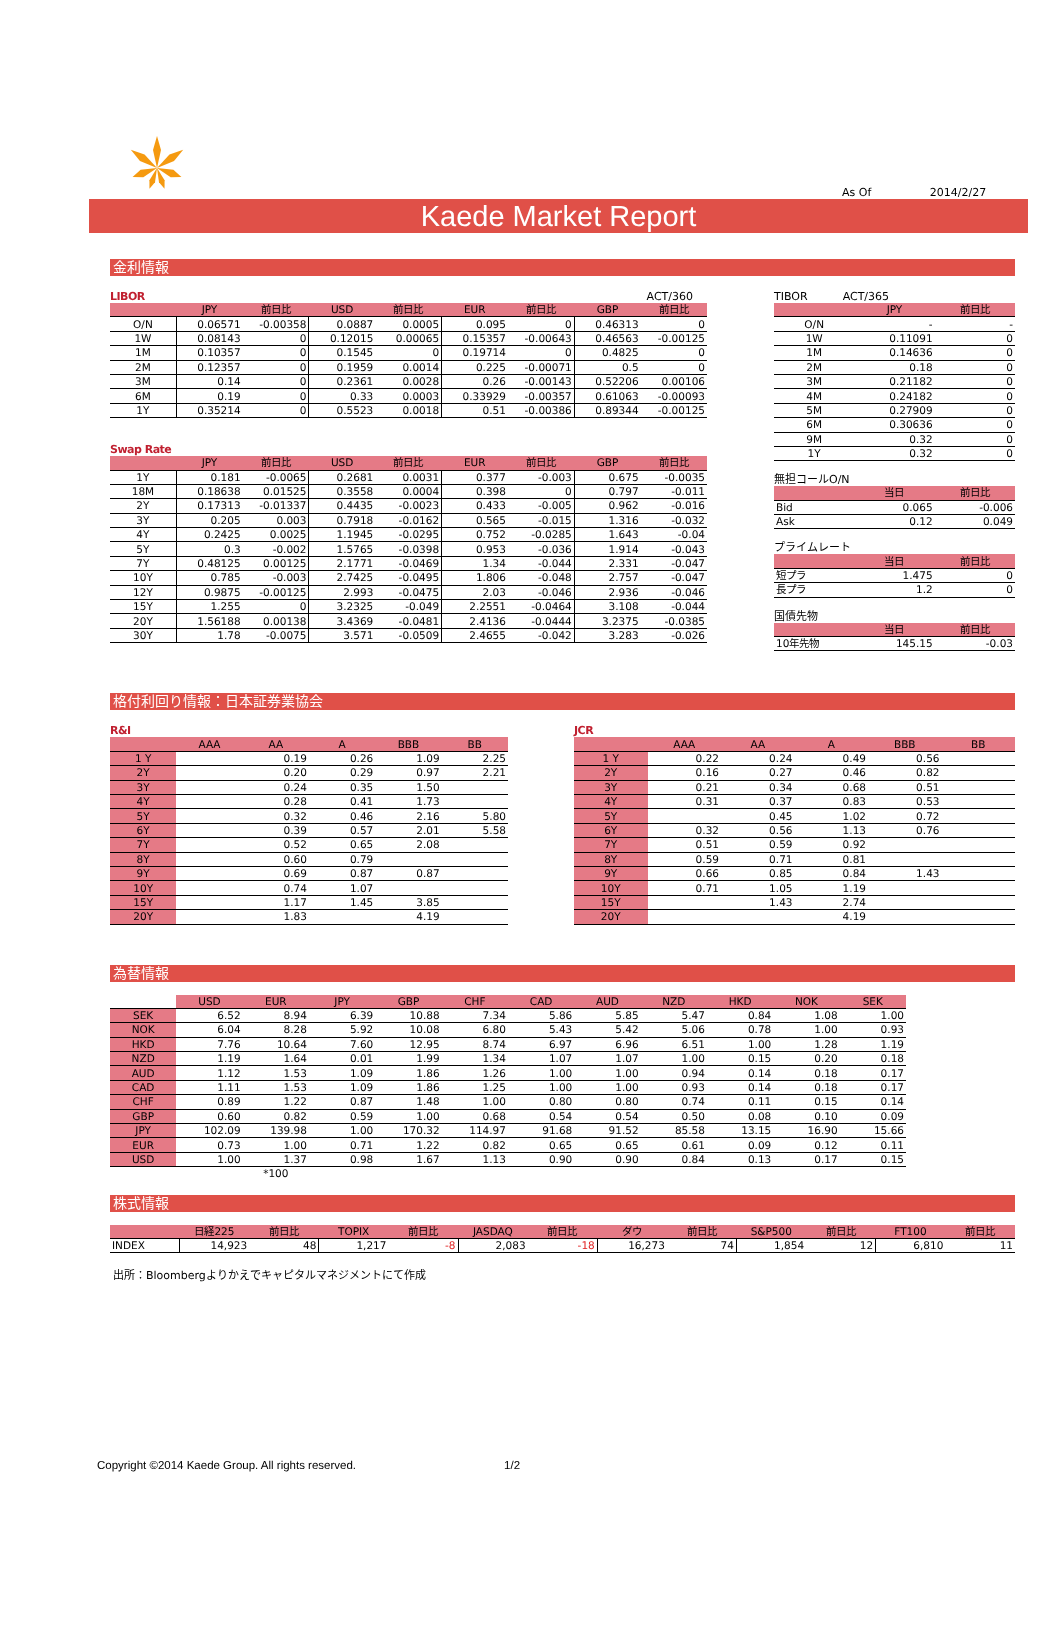As Of 2014/2/27
Kaede Market Report
金利情報
LIBOR ACT/360
| | JPY | 前日比 | USD | 前日比 | EUR | 前日比 | GBP | 前日比 |
| --- | --- | --- | --- | --- | --- | --- | --- | --- |
| O/N | 0.06571 | -0.00358 | 0.0887 | 0.0005 | 0.095 | 0 | 0.46313 | 0 |
| 1W | 0.08143 | 0 | 0.12015 | 0.00065 | 0.15357 | -0.00643 | 0.46563 | -0.00125 |
| 1M | 0.10357 | 0 | 0.1545 | 0 | 0.19714 | 0 | 0.4825 | 0 |
| 2M | 0.12357 | 0 | 0.1959 | 0.0014 | 0.225 | -0.00071 | 0.5 | 0 |
| 3M | 0.14 | 0 | 0.2361 | 0.0028 | 0.26 | -0.00143 | 0.52206 | 0.00106 |
| 6M | 0.19 | 0 | 0.33 | 0.0003 | 0.33929 | -0.00357 | 0.61063 | -0.00093 |
| 1Y | 0.35214 | 0 | 0.5523 | 0.0018 | 0.51 | -0.00386 | 0.89344 | -0.00125 |
Swap Rate
| | JPY | 前日比 | USD | 前日比 | EUR | 前日比 | GBP | 前日比 |
| --- | --- | --- | --- | --- | --- | --- | --- | --- |
| 1Y | 0.181 | -0.0065 | 0.2681 | 0.0031 | 0.377 | -0.003 | 0.675 | -0.0035 |
| 18M | 0.18638 | 0.01525 | 0.3558 | 0.0004 | 0.398 | 0 | 0.797 | -0.011 |
| 2Y | 0.17313 | -0.01337 | 0.4435 | -0.0023 | 0.433 | -0.005 | 0.962 | -0.016 |
| 3Y | 0.205 | 0.003 | 0.7918 | -0.0162 | 0.565 | -0.015 | 1.316 | -0.032 |
| 4Y | 0.2425 | 0.0025 | 1.1945 | -0.0295 | 0.752 | -0.0285 | 1.643 | -0.04 |
| 5Y | 0.3 | -0.002 | 1.5765 | -0.0398 | 0.953 | -0.036 | 1.914 | -0.043 |
| 7Y | 0.48125 | 0.00125 | 2.1771 | -0.0469 | 1.34 | -0.044 | 2.331 | -0.047 |
| 10Y | 0.785 | -0.003 | 2.7425 | -0.0495 | 1.806 | -0.048 | 2.757 | -0.047 |
| 12Y | 0.9875 | -0.00125 | 2.993 | -0.0475 | 2.03 | -0.046 | 2.936 | -0.046 |
| 15Y | 1.255 | 0 | 3.2325 | -0.049 | 2.2551 | -0.0464 | 3.108 | -0.044 |
| 20Y | 1.56188 | 0.00138 | 3.4369 | -0.0481 | 2.4136 | -0.0444 | 3.2375 | -0.0385 |
| 30Y | 1.78 | -0.0075 | 3.571 | -0.0509 | 2.4655 | -0.042 | 3.283 | -0.026 |
TIBOR ACT/365
| | JPY | 前日比 |
| --- | --- | --- |
| O/N | - | - |
| 1W | 0.11091 | 0 |
| 1M | 0.14636 | 0 |
| 2M | 0.18 | 0 |
| 3M | 0.21182 | 0 |
| 4M | 0.24182 | 0 |
| 5M | 0.27909 | 0 |
| 6M | 0.30636 | 0 |
| 9M | 0.32 | 0 |
| 1Y | 0.32 | 0 |
無担コールO/N
| | 当日 | 前日比 |
| --- | --- | --- |
| Bid | 0.065 | -0.006 |
| Ask | 0.12 | 0.049 |
プライムレート
| | 当日 | 前日比 |
| --- | --- | --- |
| 短プラ | 1.475 | 0 |
| 長プラ | 1.2 | 0 |
国債先物
| | 当日 | 前日比 |
| --- | --- | --- |
| 10年先物 | 145.15 | -0.03 |
格付利回り情報：日本証券業協会
R&I
| | AAA | AA | A | BBB | BB |
| --- | --- | --- | --- | --- | --- |
| 1 Y | | 0.19 | 0.26 | 1.09 | 2.25 |
| 2Y | | 0.20 | 0.29 | 0.97 | 2.21 |
| 3Y | | 0.24 | 0.35 | 1.50 | |
| 4Y | | 0.28 | 0.41 | 1.73 | |
| 5Y | | 0.32 | 0.46 | 2.16 | 5.80 |
| 6Y | | 0.39 | 0.57 | 2.01 | 5.58 |
| 7Y | | 0.52 | 0.65 | 2.08 | |
| 8Y | | 0.60 | 0.79 | | |
| 9Y | | 0.69 | 0.87 | 0.87 | |
| 10Y | | 0.74 | 1.07 | | |
| 15Y | | 1.17 | 1.45 | 3.85 | |
| 20Y | | 1.83 | | 4.19 | |
JCR
| | AAA | AA | A | BBB | BB |
| --- | --- | --- | --- | --- | --- |
| 1 Y | 0.22 | 0.24 | 0.49 | 0.56 | |
| 2Y | 0.16 | 0.27 | 0.46 | 0.82 | |
| 3Y | 0.21 | 0.34 | 0.68 | 0.51 | |
| 4Y | 0.31 | 0.37 | 0.83 | 0.53 | |
| 5Y | | 0.45 | 1.02 | 0.72 | |
| 6Y | 0.32 | 0.56 | 1.13 | 0.76 | |
| 7Y | 0.51 | 0.59 | 0.92 | | |
| 8Y | 0.59 | 0.71 | 0.81 | | |
| 9Y | 0.66 | 0.85 | 0.84 | 1.43 | |
| 10Y | 0.71 | 1.05 | 1.19 | | |
| 15Y | | 1.43 | 2.74 | | |
| 20Y | | | 4.19 | | |
為替情報
| | USD | EUR | JPY | GBP | CHF | CAD | AUD | NZD | HKD | NOK | SEK |
| --- | --- | --- | --- | --- | --- | --- | --- | --- | --- | --- | --- |
| SEK | 6.52 | 8.94 | 6.39 | 10.88 | 7.34 | 5.86 | 5.85 | 5.47 | 0.84 | 1.08 | 1.00 |
| NOK | 6.04 | 8.28 | 5.92 | 10.08 | 6.80 | 5.43 | 5.42 | 5.06 | 0.78 | 1.00 | 0.93 |
| HKD | 7.76 | 10.64 | 7.60 | 12.95 | 8.74 | 6.97 | 6.96 | 6.51 | 1.00 | 1.28 | 1.19 |
| NZD | 1.19 | 1.64 | 0.01 | 1.99 | 1.34 | 1.07 | 1.07 | 1.00 | 0.15 | 0.20 | 0.18 |
| AUD | 1.12 | 1.53 | 1.09 | 1.86 | 1.26 | 1.00 | 1.00 | 0.94 | 0.14 | 0.18 | 0.17 |
| CAD | 1.11 | 1.53 | 1.09 | 1.86 | 1.25 | 1.00 | 1.00 | 0.93 | 0.14 | 0.18 | 0.17 |
| CHF | 0.89 | 1.22 | 0.87 | 1.48 | 1.00 | 0.80 | 0.80 | 0.74 | 0.11 | 0.15 | 0.14 |
| GBP | 0.60 | 0.82 | 0.59 | 1.00 | 0.68 | 0.54 | 0.54 | 0.50 | 0.08 | 0.10 | 0.09 |
| JPY | 102.09 | 139.98 | 1.00 | 170.32 | 114.97 | 91.68 | 91.52 | 85.58 | 13.15 | 16.90 | 15.66 |
| EUR | 0.73 | 1.00 | 0.71 | 1.22 | 0.82 | 0.65 | 0.65 | 0.61 | 0.09 | 0.12 | 0.11 |
| USD | 1.00 | 1.37 | 0.98 | 1.67 | 1.13 | 0.90 | 0.90 | 0.84 | 0.13 | 0.17 | 0.15 |
| | | *100 | | | | | | | | | |
株式情報
| | 日経225 | 前日比 | TOPIX | 前日比 | JASDAQ | 前日比 | ダウ | 前日比 | S&P500 | 前日比 | FT100 | 前日比 |
| --- | --- | --- | --- | --- | --- | --- | --- | --- | --- | --- | --- | --- |
| INDEX | 14,923 | 48 | 1,217 | -8 | 2,083 | -18 | 16,273 | 74 | 1,854 | 12 | 6,810 | 11 |
出所：Bloombergよりかえでキャピタルマネジメントにて作成
Copyright ©2014 Kaede Group. All rights reserved. 1/2